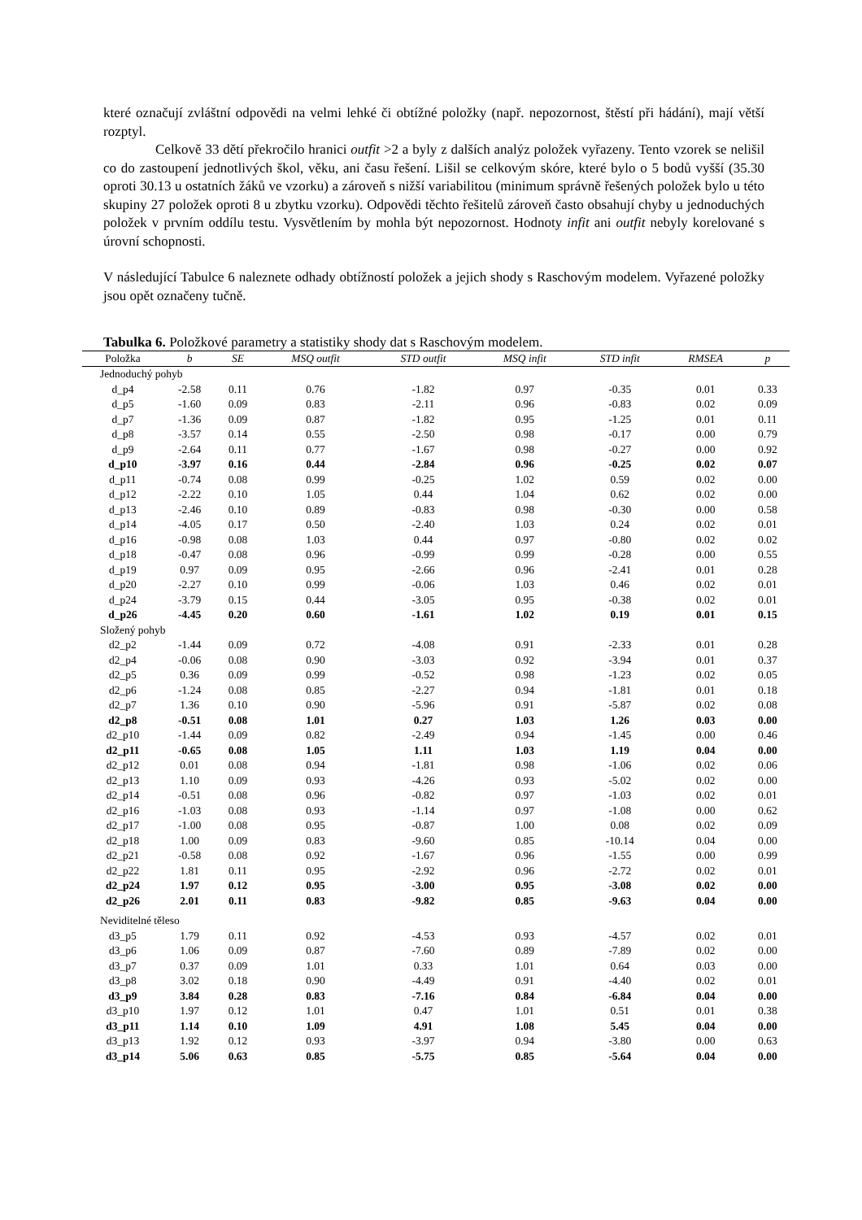které označují zvláštní odpovědi na velmi lehké či obtížné položky (např. nepozornost, štěstí při hádání), mají větší rozptyl.
Celkově 33 dětí překročilo hranici outfit >2 a byly z dalších analýz položek vyřazeny. Tento vzorek se nelišil co do zastoupení jednotlivých škol, věku, ani času řešení. Lišil se celkovým skóre, které bylo o 5 bodů vyšší (35.30 oproti 30.13 u ostatních žáků ve vzorku) a zároveň s nižší variabilitou (minimum správně řešených položek bylo u této skupiny 27 položek oproti 8 u zbytku vzorku). Odpovědi těchto řešitelů zároveň často obsahují chyby u jednoduchých položek v prvním oddílu testu. Vysvětlením by mohla být nepozornost. Hodnoty infit ani outfit nebyly korelované s úrovní schopnosti.
V následující Tabulce 6 naleznete odhady obtížností položek a jejich shody s Raschovým modelem. Vyřazené položky jsou opět označeny tučně.
Tabulka 6. Položkové parametry a statistiky shody dat s Raschovým modelem.
| Položka | b | SE | MSQ outfit | STD outfit | MSQ infit | STD infit | RMSEA | p |
| --- | --- | --- | --- | --- | --- | --- | --- | --- |
| Jednoduchý pohyb | | | | | | | | |
| d_p4 | -2.58 | 0.11 | 0.76 | -1.82 | 0.97 | -0.35 | 0.01 | 0.33 |
| d_p5 | -1.60 | 0.09 | 0.83 | -2.11 | 0.96 | -0.83 | 0.02 | 0.09 |
| d_p7 | -1.36 | 0.09 | 0.87 | -1.82 | 0.95 | -1.25 | 0.01 | 0.11 |
| d_p8 | -3.57 | 0.14 | 0.55 | -2.50 | 0.98 | -0.17 | 0.00 | 0.79 |
| d_p9 | -2.64 | 0.11 | 0.77 | -1.67 | 0.98 | -0.27 | 0.00 | 0.92 |
| d_p10 | -3.97 | 0.16 | 0.44 | -2.84 | 0.96 | -0.25 | 0.02 | 0.07 |
| d_p11 | -0.74 | 0.08 | 0.99 | -0.25 | 1.02 | 0.59 | 0.02 | 0.00 |
| d_p12 | -2.22 | 0.10 | 1.05 | 0.44 | 1.04 | 0.62 | 0.02 | 0.00 |
| d_p13 | -2.46 | 0.10 | 0.89 | -0.83 | 0.98 | -0.30 | 0.00 | 0.58 |
| d_p14 | -4.05 | 0.17 | 0.50 | -2.40 | 1.03 | 0.24 | 0.02 | 0.01 |
| d_p16 | -0.98 | 0.08 | 1.03 | 0.44 | 0.97 | -0.80 | 0.02 | 0.02 |
| d_p18 | -0.47 | 0.08 | 0.96 | -0.99 | 0.99 | -0.28 | 0.00 | 0.55 |
| d_p19 | 0.97 | 0.09 | 0.95 | -2.66 | 0.96 | -2.41 | 0.01 | 0.28 |
| d_p20 | -2.27 | 0.10 | 0.99 | -0.06 | 1.03 | 0.46 | 0.02 | 0.01 |
| d_p24 | -3.79 | 0.15 | 0.44 | -3.05 | 0.95 | -0.38 | 0.02 | 0.01 |
| d_p26 | -4.45 | 0.20 | 0.60 | -1.61 | 1.02 | 0.19 | 0.01 | 0.15 |
| Složený pohyb | | | | | | | | |
| d2_p2 | -1.44 | 0.09 | 0.72 | -4.08 | 0.91 | -2.33 | 0.01 | 0.28 |
| d2_p4 | -0.06 | 0.08 | 0.90 | -3.03 | 0.92 | -3.94 | 0.01 | 0.37 |
| d2_p5 | 0.36 | 0.09 | 0.99 | -0.52 | 0.98 | -1.23 | 0.02 | 0.05 |
| d2_p6 | -1.24 | 0.08 | 0.85 | -2.27 | 0.94 | -1.81 | 0.01 | 0.18 |
| d2_p7 | 1.36 | 0.10 | 0.90 | -5.96 | 0.91 | -5.87 | 0.02 | 0.08 |
| d2_p8 | -0.51 | 0.08 | 1.01 | 0.27 | 1.03 | 1.26 | 0.03 | 0.00 |
| d2_p10 | -1.44 | 0.09 | 0.82 | -2.49 | 0.94 | -1.45 | 0.00 | 0.46 |
| d2_p11 | -0.65 | 0.08 | 1.05 | 1.11 | 1.03 | 1.19 | 0.04 | 0.00 |
| d2_p12 | 0.01 | 0.08 | 0.94 | -1.81 | 0.98 | -1.06 | 0.02 | 0.06 |
| d2_p13 | 1.10 | 0.09 | 0.93 | -4.26 | 0.93 | -5.02 | 0.02 | 0.00 |
| d2_p14 | -0.51 | 0.08 | 0.96 | -0.82 | 0.97 | -1.03 | 0.02 | 0.01 |
| d2_p16 | -1.03 | 0.08 | 0.93 | -1.14 | 0.97 | -1.08 | 0.00 | 0.62 |
| d2_p17 | -1.00 | 0.08 | 0.95 | -0.87 | 1.00 | 0.08 | 0.02 | 0.09 |
| d2_p18 | 1.00 | 0.09 | 0.83 | -9.60 | 0.85 | -10.14 | 0.04 | 0.00 |
| d2_p21 | -0.58 | 0.08 | 0.92 | -1.67 | 0.96 | -1.55 | 0.00 | 0.99 |
| d2_p22 | 1.81 | 0.11 | 0.95 | -2.92 | 0.96 | -2.72 | 0.02 | 0.01 |
| d2_p24 | 1.97 | 0.12 | 0.95 | -3.00 | 0.95 | -3.08 | 0.02 | 0.00 |
| d2_p26 | 2.01 | 0.11 | 0.83 | -9.82 | 0.85 | -9.63 | 0.04 | 0.00 |
| Neviditelné těleso | | | | | | | | |
| d3_p5 | 1.79 | 0.11 | 0.92 | -4.53 | 0.93 | -4.57 | 0.02 | 0.01 |
| d3_p6 | 1.06 | 0.09 | 0.87 | -7.60 | 0.89 | -7.89 | 0.02 | 0.00 |
| d3_p7 | 0.37 | 0.09 | 1.01 | 0.33 | 1.01 | 0.64 | 0.03 | 0.00 |
| d3_p8 | 3.02 | 0.18 | 0.90 | -4.49 | 0.91 | -4.40 | 0.02 | 0.01 |
| d3_p9 | 3.84 | 0.28 | 0.83 | -7.16 | 0.84 | -6.84 | 0.04 | 0.00 |
| d3_p10 | 1.97 | 0.12 | 1.01 | 0.47 | 1.01 | 0.51 | 0.01 | 0.38 |
| d3_p11 | 1.14 | 0.10 | 1.09 | 4.91 | 1.08 | 5.45 | 0.04 | 0.00 |
| d3_p13 | 1.92 | 0.12 | 0.93 | -3.97 | 0.94 | -3.80 | 0.00 | 0.63 |
| d3_p14 | 5.06 | 0.63 | 0.85 | -5.75 | 0.85 | -5.64 | 0.04 | 0.00 |